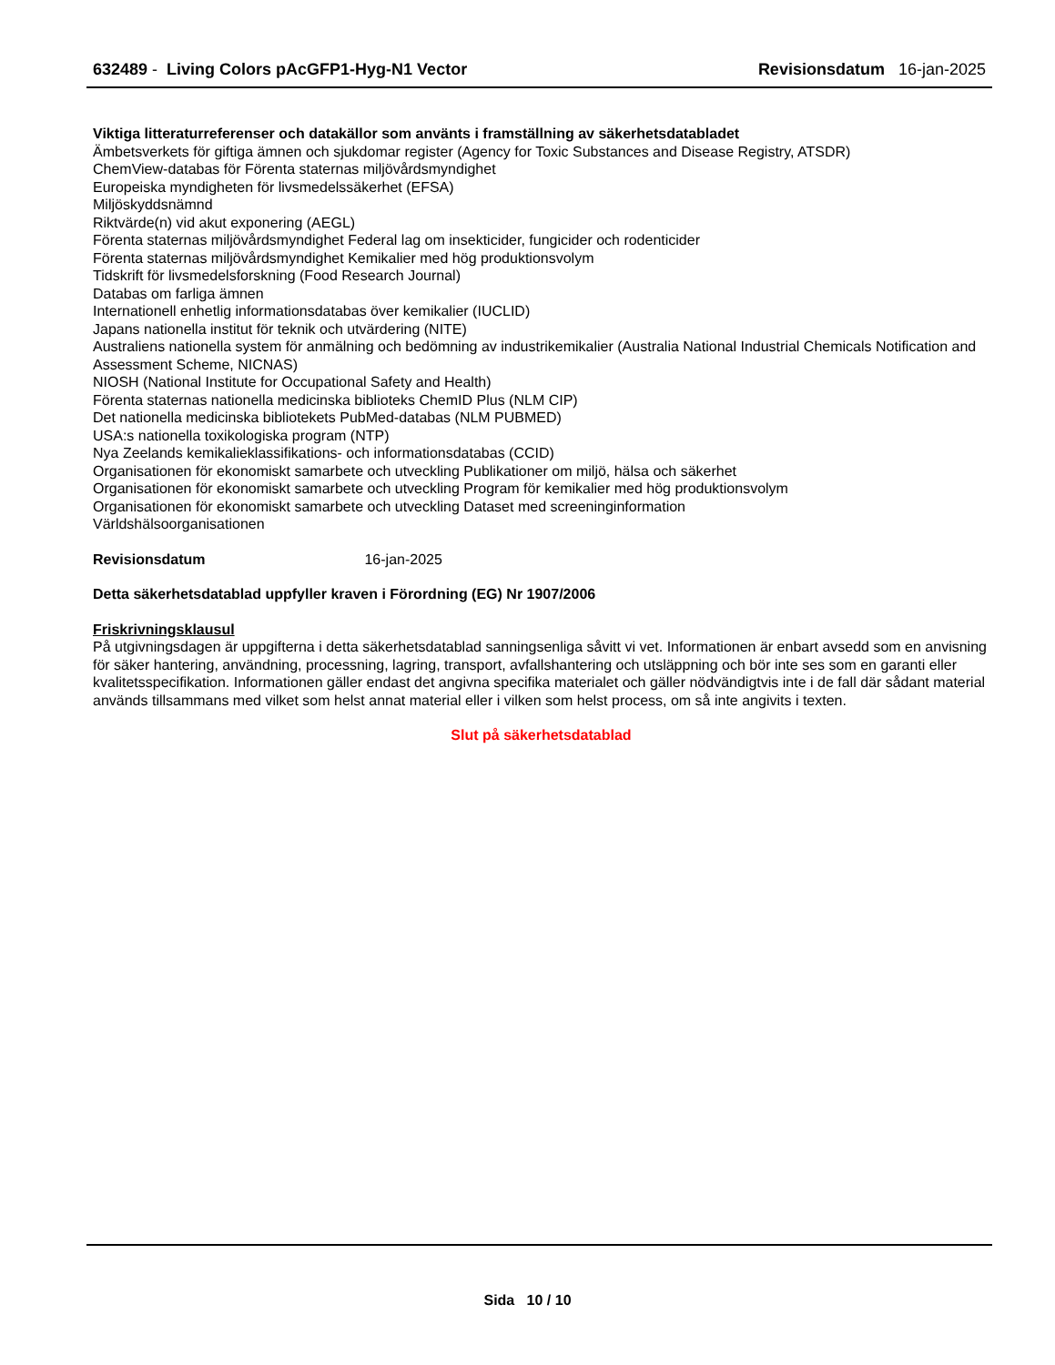632489 - Living Colors pAcGFP1-Hyg-N1 Vector Revisionsdatum 16-jan-2025
Viktiga litteraturreferenser och datakällor som använts i framställning av säkerhetsdatabladet
Ämbetsverkets för giftiga ämnen och sjukdomar register (Agency for Toxic Substances and Disease Registry, ATSDR)
ChemView-databas för Förenta staternas miljövårdsmyndighet
Europeiska myndigheten för livsmedelssäkerhet (EFSA)
Miljöskyddsnämnd
Riktvärde(n) vid akut exponering (AEGL)
Förenta staternas miljövårdsmyndighet Federal lag om insekticider, fungicider och rodenticider
Förenta staternas miljövårdsmyndighet Kemikalier med hög produktionsvolym
Tidskrift för livsmedelsforskning (Food Research Journal)
Databas om farliga ämnen
Internationell enhetlig informationsdatabas över kemikalier (IUCLID)
Japans nationella institut för teknik och utvärdering (NITE)
Australiens nationella system för anmälning och bedömning av industrikemikalier (Australia National Industrial Chemicals Notification and Assessment Scheme, NICNAS)
NIOSH (National Institute for Occupational Safety and Health)
Förenta staternas nationella medicinska biblioteks ChemID Plus (NLM CIP)
Det nationella medicinska bibliotekets PubMed-databas (NLM PUBMED)
USA:s nationella toxikologiska program (NTP)
Nya Zeelands kemikalieklassifikations- och informationsdatabas (CCID)
Organisationen för ekonomiskt samarbete och utveckling Publikationer om miljö, hälsa och säkerhet
Organisationen för ekonomiskt samarbete och utveckling Program för kemikalier med hög produktionsvolym
Organisationen för ekonomiskt samarbete och utveckling Dataset med screeninginformation
Världshälsoorganisationen
Revisionsdatum 16-jan-2025
Detta säkerhetsdatablad uppfyller kraven i Förordning (EG) Nr 1907/2006
Friskrivningsklausul
På utgivningsdagen är uppgifterna i detta säkerhetsdatablad sanningsenliga såvitt vi vet. Informationen är enbart avsedd som en anvisning för säker hantering, användning, processning, lagring, transport, avfallshantering och utsläppning och bör inte ses som en garanti eller kvalitetsspecifikation. Informationen gäller endast det angivna specifika materialet och gäller nödvändigtvis inte i de fall där sådant material används tillsammans med vilket som helst annat material eller i vilken som helst process, om så inte angivits i texten.
Slut på säkerhetsdatablad
Sida 10 / 10